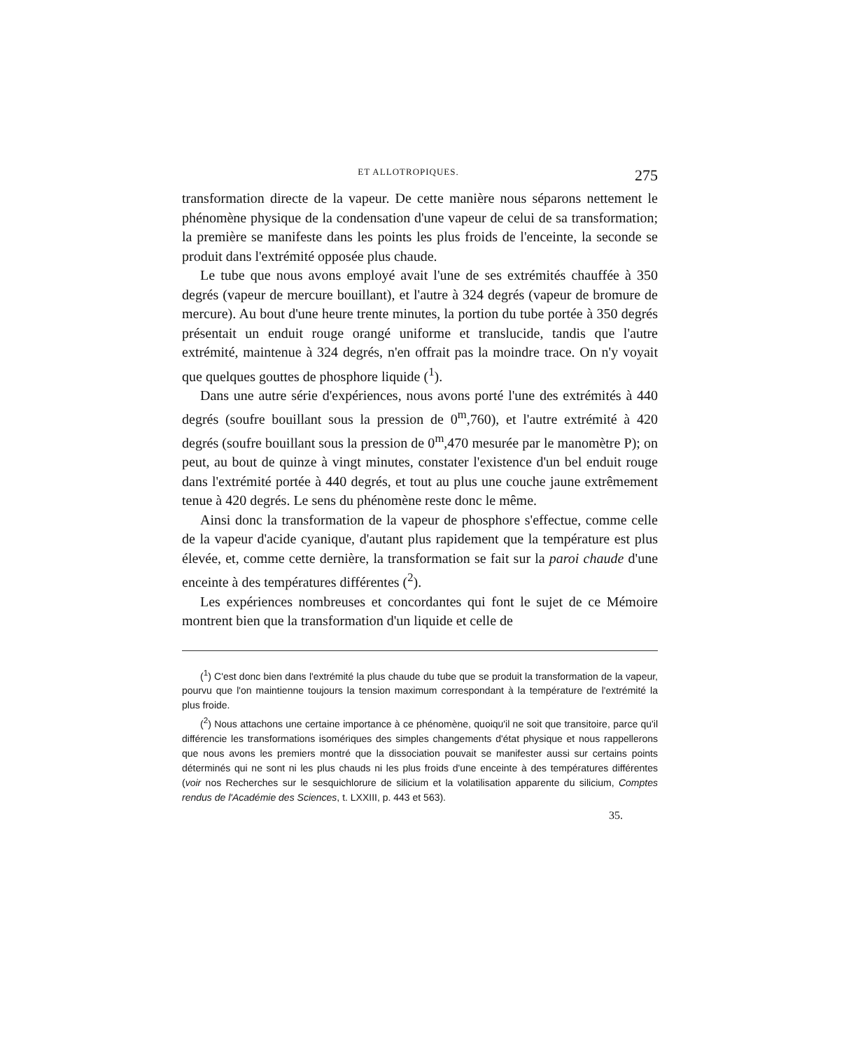ET ALLOTROPIQUES. 275
transformation directe de la vapeur. De cette manière nous séparons nettement le phénomène physique de la condensation d'une vapeur de celui de sa transformation; la première se manifeste dans les points les plus froids de l'enceinte, la seconde se produit dans l'extrémité opposée plus chaude.
Le tube que nous avons employé avait l'une de ses extrémités chauffée à 350 degrés (vapeur de mercure bouillant), et l'autre à 324 degrés (vapeur de bromure de mercure). Au bout d'une heure trente minutes, la portion du tube portée à 350 degrés présentait un enduit rouge orangé uniforme et translucide, tandis que l'autre extrémité, maintenue à 324 degrés, n'en offrait pas la moindre trace. On n'y voyait que quelques gouttes de phosphore liquide (<sup>1</sup>).
Dans une autre série d'expériences, nous avons porté l'une des extrémités à 440 degrés (soufre bouillant sous la pression de 0<sup>m</sup>,760), et l'autre extrémité à 420 degrés (soufre bouillant sous la pression de 0<sup>m</sup>,470 mesurée par le manomètre P); on peut, au bout de quinze à vingt minutes, constater l'existence d'un bel enduit rouge dans l'extrémité portée à 440 degrés, et tout au plus une couche jaune extrêmement tenue à 420 degrés. Le sens du phénomène reste donc le même.
Ainsi donc la transformation de la vapeur de phosphore s'effectue, comme celle de la vapeur d'acide cyanique, d'autant plus rapidement que la température est plus élevée, et, comme cette dernière, la transformation se fait sur la paroi chaude d'une enceinte à des températures différentes (<sup>2</sup>).
Les expériences nombreuses et concordantes qui font le sujet de ce Mémoire montrent bien que la transformation d'un liquide et celle de
(<sup>1</sup>) C'est donc bien dans l'extrémité la plus chaude du tube que se produit la transformation de la vapeur, pourvu que l'on maintienne toujours la tension maximum correspondant à la température de l'extrémité la plus froide.
(<sup>2</sup>) Nous attachons une certaine importance à ce phénomène, quoiqu'il ne soit que transitoire, parce qu'il différencie les transformations isomériques des simples changements d'état physique et nous rappellerons que nous avons les premiers montré que la dissociation pouvait se manifester aussi sur certains points déterminés qui ne sont ni les plus chauds ni les plus froids d'une enceinte à des températures différentes (voir nos Recherches sur le sesquichlorure de silicium et la volatilisation apparente du silicium, Comptes rendus de l'Académie des Sciences, t. LXXIII, p. 443 et 563).
35.